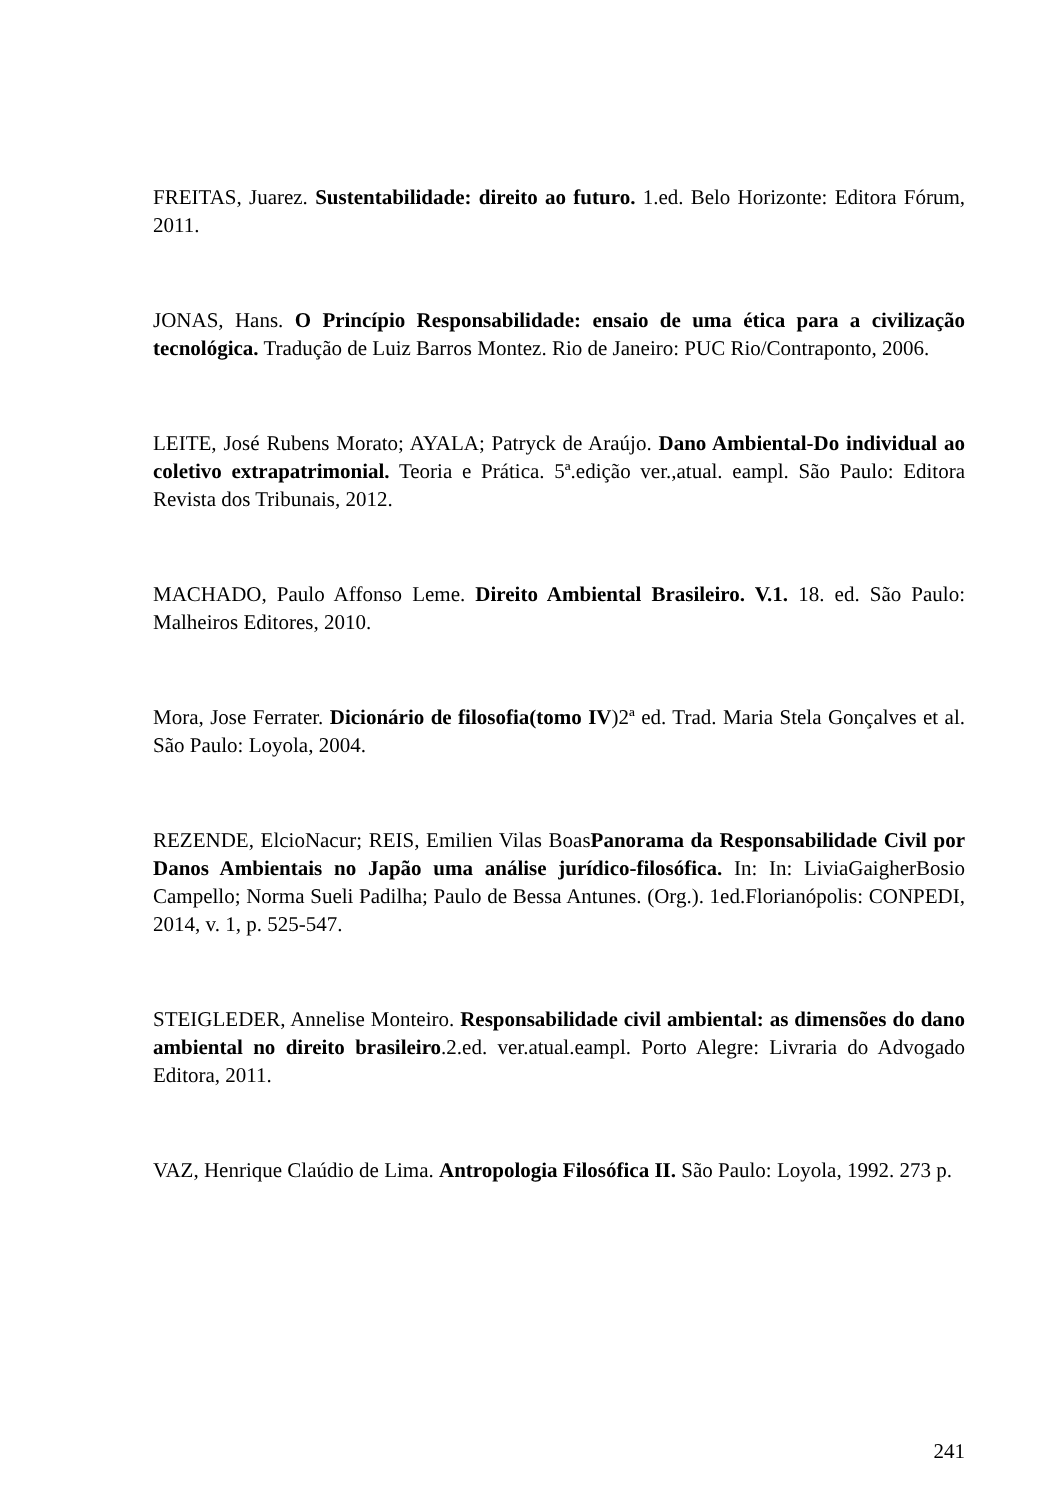FREITAS, Juarez. Sustentabilidade: direito ao futuro. 1.ed. Belo Horizonte: Editora Fórum, 2011.
JONAS, Hans. O Princípio Responsabilidade: ensaio de uma ética para a civilização tecnológica. Tradução de Luiz Barros Montez. Rio de Janeiro: PUC Rio/Contraponto, 2006.
LEITE, José Rubens Morato; AYALA; Patryck de Araújo. Dano Ambiental-Do individual ao coletivo extrapatrimonial. Teoria e Prática. 5ª.edição ver.,atual. eampl. São Paulo: Editora Revista dos Tribunais, 2012.
MACHADO, Paulo Affonso Leme. Direito Ambiental Brasileiro. V.1. 18. ed. São Paulo: Malheiros Editores, 2010.
Mora, Jose Ferrater. Dicionário de filosofia(tomo IV)2ª ed. Trad. Maria Stela Gonçalves et al. São Paulo: Loyola, 2004.
REZENDE, ElcioNacur; REIS, Emilien Vilas BoasPanorama da Responsabilidade Civil por Danos Ambientais no Japão uma análise jurídico-filosófica. In: In: LiviaGaigherBosio Campello; Norma Sueli Padilha; Paulo de Bessa Antunes. (Org.). 1ed.Florianópolis: CONPEDI, 2014, v. 1, p. 525-547.
STEIGLEDER, Annelise Monteiro. Responsabilidade civil ambiental: as dimensões do dano ambiental no direito brasileiro.2.ed. ver.atual.eampl. Porto Alegre: Livraria do Advogado Editora, 2011.
VAZ, Henrique Claúdio de Lima. Antropologia Filosófica II. São Paulo: Loyola, 1992. 273 p.
241